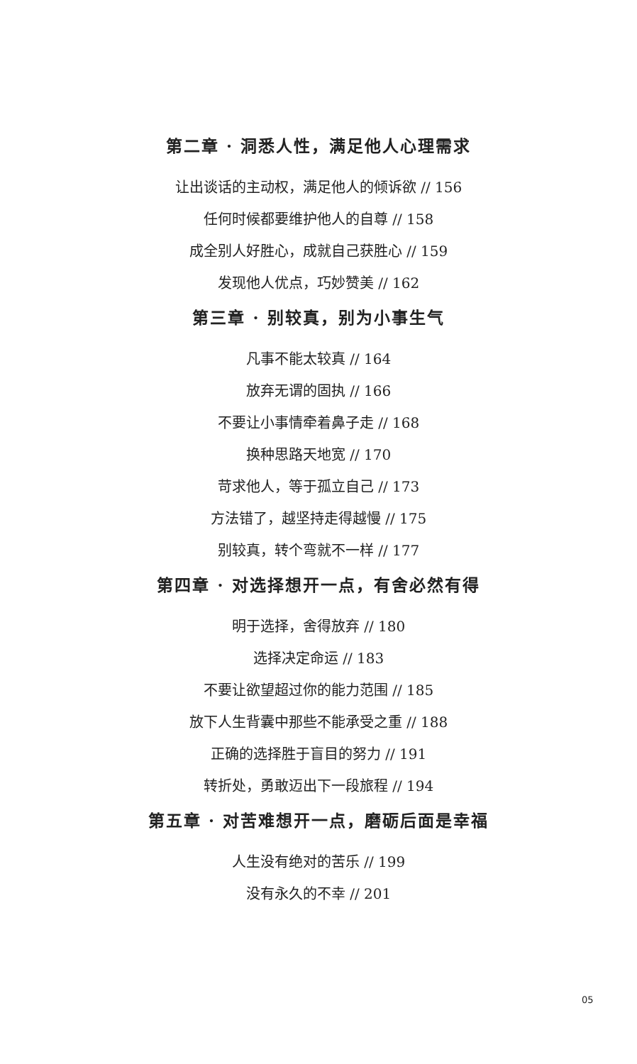第二章 · 洞悉人性，满足他人心理需求
让出谈话的主动权，满足他人的倾诉欲 // 156
任何时候都要维护他人的自尊 // 158
成全别人好胜心，成就自己获胜心 // 159
发现他人优点，巧妙赞美 // 162
第三章 · 别较真，别为小事生气
凡事不能太较真 // 164
放弃无谓的固执 // 166
不要让小事情牵着鼻子走 // 168
换种思路天地宽 // 170
苛求他人，等于孤立自己 // 173
方法错了，越坚持走得越慢 // 175
别较真，转个弯就不一样 // 177
第四章 · 对选择想开一点，有舍必然有得
明于选择，舍得放弃 // 180
选择决定命运 // 183
不要让欲望超过你的能力范围 // 185
放下人生背囊中那些不能承受之重 // 188
正确的选择胜于盲目的努力 // 191
转折处，勇敢迈出下一段旅程 // 194
第五章 · 对苦难想开一点，磨砺后面是幸福
人生没有绝对的苦乐 // 199
没有永久的不幸 // 201
05